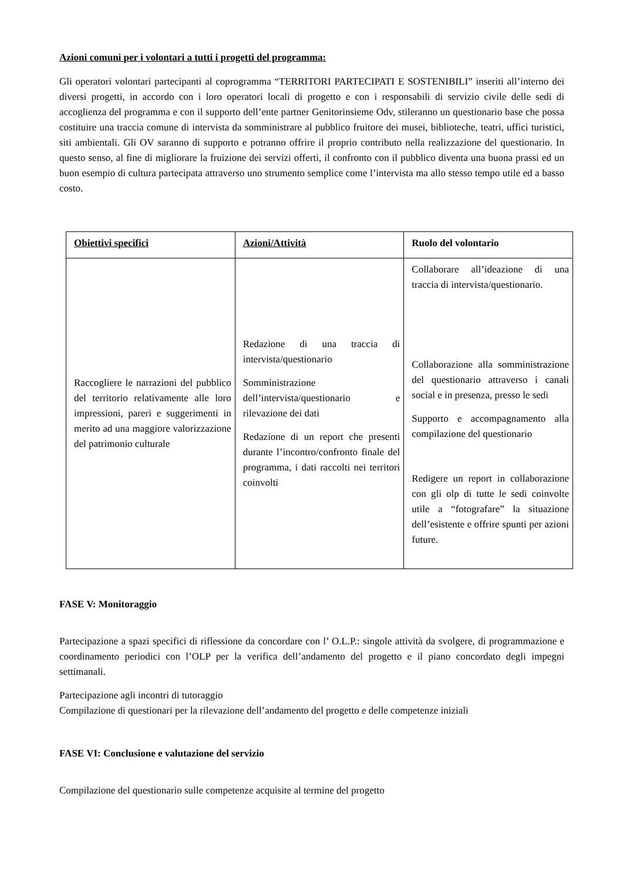Azioni comuni per i volontari a tutti i progetti del programma:
Gli operatori volontari partecipanti al coprogramma “TERRITORI PARTECIPATI E SOSTENIBILI” inseriti all’interno dei diversi progetti, in accordo con i loro operatori locali di progetto e con i responsabili di servizio civile delle sedi di accoglienza del programma e con il supporto dell’ente partner Genitorinsieme Odv, stileranno un questionario base che possa costituire una traccia comune di intervista da somministrare al pubblico fruitore dei musei, biblioteche, teatri, uffici turistici, siti ambientali. Gli OV saranno di supporto e potranno offrire il proprio contributo nella realizzazione del questionario. In questo senso, al fine di migliorare la fruizione dei servizi offerti, il confronto con il pubblico diventa una buona prassi ed un buon esempio di cultura partecipata attraverso uno strumento semplice come l’intervista ma allo stesso tempo utile ed a basso costo.
| Obiettivi specifici | Azioni/Attività | Ruolo del volontario |
| --- | --- | --- |
| Raccogliere le narrazioni del pubblico del territorio relativamente alle loro impressioni, pareri e suggerimenti in merito ad una maggiore valorizzazione del patrimonio culturale | Redazione di una traccia di intervista/questionario Somministrazione dell’intervista/questionario e rilevazione dei dati Redazione di un report che presenti durante l’incontro/confronto finale del programma, i dati raccolti nei territori coinvolti | Collaborare all’ideazione di una traccia di intervista/questionario. Collaborazione alla somministrazione del questionario attraverso i canali social e in presenza, presso le sedi Supporto e accompagnamento alla compilazione del questionario Redigere un report in collaborazione con gli olp di tutte le sedi coinvolte utile a “fotografare” la situazione dell’esistente e offrire spunti per azioni future. |
FASE V: Monitoraggio
Partecipazione a spazi specifici di riflessione da concordare con l’ O.L.P.: singole attività da svolgere, di programmazione e coordinamento periodici con l’OLP per la verifica dell’andamento del progetto e il piano concordato degli impegni settimanali.
Partecipazione agli incontri di tutoraggio
Compilazione di questionari per la rilevazione dell’andamento del progetto e delle competenze iniziali
FASE VI: Conclusione e valutazione del servizio
Compilazione del questionario sulle competenze acquisite al termine del progetto